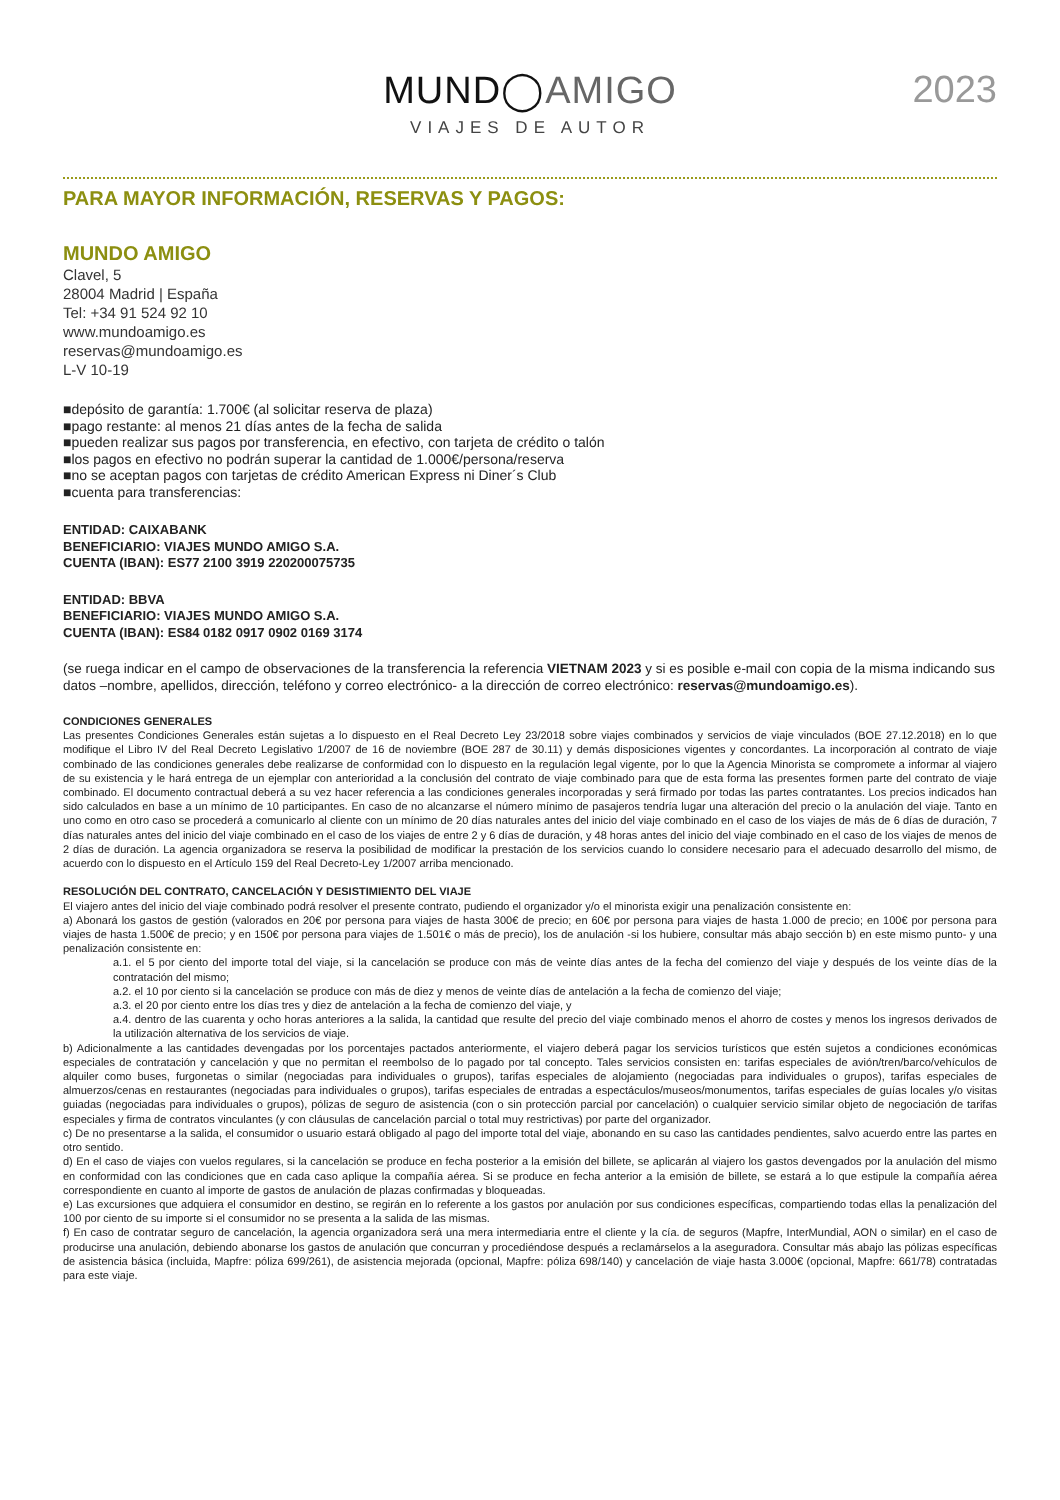MUND◯AMIGO
VIAJES DE AUTOR
2023
PARA MAYOR INFORMACIÓN, RESERVAS Y PAGOS:
MUNDO AMIGO
Clavel, 5
28004 Madrid | España
Tel: +34 91 524 92 10
www.mundoamigo.es
reservas@mundoamigo.es
L-V 10-19
■depósito de garantía: 1.700€ (al solicitar reserva de plaza)
■pago restante: al menos 21 días antes de la fecha de salida
■pueden realizar sus pagos por transferencia, en efectivo, con tarjeta de crédito o talón
■los pagos en efectivo no podrán superar la cantidad de 1.000€/persona/reserva
■no se aceptan pagos con tarjetas de crédito American Express ni Diner´s Club
■cuenta para transferencias:
ENTIDAD: CAIXABANK
BENEFICIARIO: VIAJES MUNDO AMIGO S.A.
CUENTA (IBAN): ES77 2100 3919 220200075735
ENTIDAD: BBVA
BENEFICIARIO: VIAJES MUNDO AMIGO S.A.
CUENTA (IBAN): ES84 0182 0917 0902 0169 3174
(se ruega indicar en el campo de observaciones de la transferencia la referencia VIETNAM 2023 y si es posible e-mail con copia de la misma indicando sus datos –nombre, apellidos, dirección, teléfono y correo electrónico- a la dirección de correo electrónico: reservas@mundoamigo.es).
CONDICIONES GENERALES
Las presentes Condiciones Generales están sujetas a lo dispuesto en el Real Decreto Ley 23/2018 sobre viajes combinados y servicios de viaje vinculados (BOE 27.12.2018) en lo que modifique el Libro IV del Real Decreto Legislativo 1/2007 de 16 de noviembre (BOE 287 de 30.11) y demás disposiciones vigentes y concordantes. La incorporación al contrato de viaje combinado de las condiciones generales debe realizarse de conformidad con lo dispuesto en la regulación legal vigente, por lo que la Agencia Minorista se compromete a informar al viajero de su existencia y le hará entrega de un ejemplar con anterioridad a la conclusión del contrato de viaje combinado para que de esta forma las presentes formen parte del contrato de viaje combinado. El documento contractual deberá a su vez hacer referencia a las condiciones generales incorporadas y será firmado por todas las partes contratantes. Los precios indicados han sido calculados en base a un mínimo de 10 participantes. En caso de no alcanzarse el número mínimo de pasajeros tendría lugar una alteración del precio o la anulación del viaje. Tanto en uno como en otro caso se procederá a comunicarlo al cliente con un mínimo de 20 días naturales antes del inicio del viaje combinado en el caso de los viajes de más de 6 días de duración, 7 días naturales antes del inicio del viaje combinado en el caso de los viajes de entre 2 y 6 días de duración, y 48 horas antes del inicio del viaje combinado en el caso de los viajes de menos de 2 días de duración. La agencia organizadora se reserva la posibilidad de modificar la prestación de los servicios cuando lo considere necesario para el adecuado desarrollo del mismo, de acuerdo con lo dispuesto en el Artículo 159 del Real Decreto-Ley 1/2007 arriba mencionado.
RESOLUCIÓN DEL CONTRATO, CANCELACIÓN Y DESISTIMIENTO DEL VIAJE
El viajero antes del inicio del viaje combinado podrá resolver el presente contrato, pudiendo el organizador y/o el minorista exigir una penalización consistente en:
a) Abonará los gastos de gestión (valorados en 20€ por persona para viajes de hasta 300€ de precio; en 60€ por persona para viajes de hasta 1.000 de precio; en 100€ por persona para viajes de hasta 1.500€ de precio; y en 150€ por persona para viajes de 1.501€ o más de precio), los de anulación -si los hubiere, consultar más abajo sección b) en este mismo punto- y una penalización consistente en:
a.1. el 5 por ciento del importe total del viaje, si la cancelación se produce con más de veinte días antes de la fecha del comienzo del viaje y después de los veinte días de la contratación del mismo;
a.2. el 10 por ciento si la cancelación se produce con más de diez y menos de veinte días de antelación a la fecha de comienzo del viaje;
a.3. el 20 por ciento entre los días tres y diez de antelación a la fecha de comienzo del viaje, y
a.4. dentro de las cuarenta y ocho horas anteriores a la salida, la cantidad que resulte del precio del viaje combinado menos el ahorro de costes y menos los ingresos derivados de la utilización alternativa de los servicios de viaje.
b) Adicionalmente a las cantidades devengadas por los porcentajes pactados anteriormente, el viajero deberá pagar los servicios turísticos que estén sujetos a condiciones económicas especiales de contratación y cancelación y que no permitan el reembolso de lo pagado por tal concepto. Tales servicios consisten en: tarifas especiales de avión/tren/barco/vehículos de alquiler como buses, furgonetas o similar (negociadas para individuales o grupos), tarifas especiales de alojamiento (negociadas para individuales o grupos), tarifas especiales de almuerzos/cenas en restaurantes (negociadas para individuales o grupos), tarifas especiales de entradas a espectáculos/museos/monumentos, tarifas especiales de guías locales y/o visitas guiadas (negociadas para individuales o grupos), pólizas de seguro de asistencia (con o sin protección parcial por cancelación) o cualquier servicio similar objeto de negociación de tarifas especiales y firma de contratos vinculantes (y con cláusulas de cancelación parcial o total muy restrictivas) por parte del organizador.
c) De no presentarse a la salida, el consumidor o usuario estará obligado al pago del importe total del viaje, abonando en su caso las cantidades pendientes, salvo acuerdo entre las partes en otro sentido.
d) En el caso de viajes con vuelos regulares, si la cancelación se produce en fecha posterior a la emisión del billete, se aplicarán al viajero los gastos devengados por la anulación del mismo en conformidad con las condiciones que en cada caso aplique la compañía aérea. Si se produce en fecha anterior a la emisión de billete, se estará a lo que estipule la compañía aérea correspondiente en cuanto al importe de gastos de anulación de plazas confirmadas y bloqueadas.
e) Las excursiones que adquiera el consumidor en destino, se regirán en lo referente a los gastos por anulación por sus condiciones específicas, compartiendo todas ellas la penalización del 100 por ciento de su importe si el consumidor no se presenta a la salida de las mismas.
f) En caso de contratar seguro de cancelación, la agencia organizadora será una mera intermediaria entre el cliente y la cía. de seguros (Mapfre, InterMundial, AON o similar) en el caso de producirse una anulación, debiendo abonarse los gastos de anulación que concurran y procediéndose después a reclamárselos a la aseguradora. Consultar más abajo las pólizas específicas de asistencia básica (incluida, Mapfre: póliza 699/261), de asistencia mejorada (opcional, Mapfre: póliza 698/140) y cancelación de viaje hasta 3.000€ (opcional, Mapfre: 661/78) contratadas para este viaje.